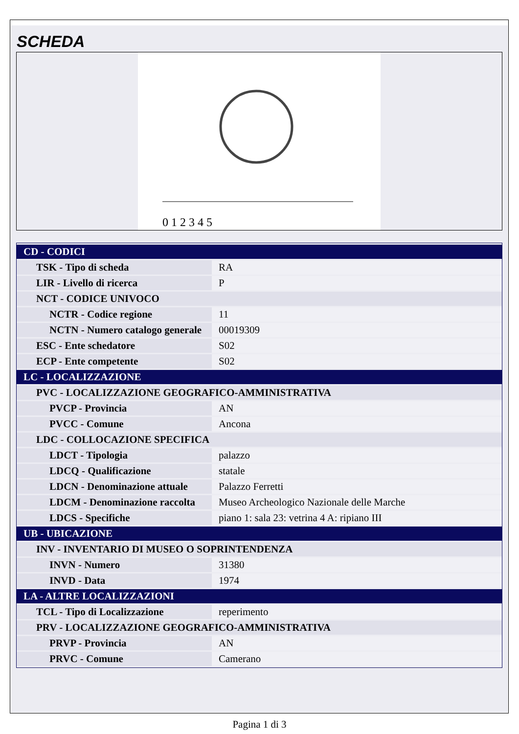SCHEDA
0 1 2 3 4 5
| CD - CODICI | |
| TSK - Tipo di scheda | RA |
| LIR - Livello di ricerca | P |
| NCT - CODICE UNIVOCO | |
| NCTR - Codice regione | 11 |
| NCTN - Numero catalogo generale | 00019309 |
| ESC - Ente schedatore | S02 |
| ECP - Ente competente | S02 |
| LC - LOCALIZZAZIONE | |
| PVC - LOCALIZZAZIONE GEOGRAFICO-AMMINISTRATIVA | |
| PVCP - Provincia | AN |
| PVCC - Comune | Ancona |
| LDC - COLLOCAZIONE SPECIFICA | |
| LDCT - Tipologia | palazzo |
| LDCQ - Qualificazione | statale |
| LDCN - Denominazione attuale | Palazzo Ferretti |
| LDCM - Denominazione raccolta | Museo Archeologico Nazionale delle Marche |
| LDCS - Specifiche | piano 1: sala 23: vetrina 4 A: ripiano III |
| UB - UBICAZIONE | |
| INV - INVENTARIO DI MUSEO O SOPRINTENDENZA | |
| INVN - Numero | 31380 |
| INVD - Data | 1974 |
| LA - ALTRE LOCALIZZAZIONI | |
| TCL - Tipo di Localizzazione | reperimento |
| PRV - LOCALIZZAZIONE GEOGRAFICO-AMMINISTRATIVA | |
| PRVP - Provincia | AN |
| PRVC - Comune | Camerano |
Pagina 1 di 3